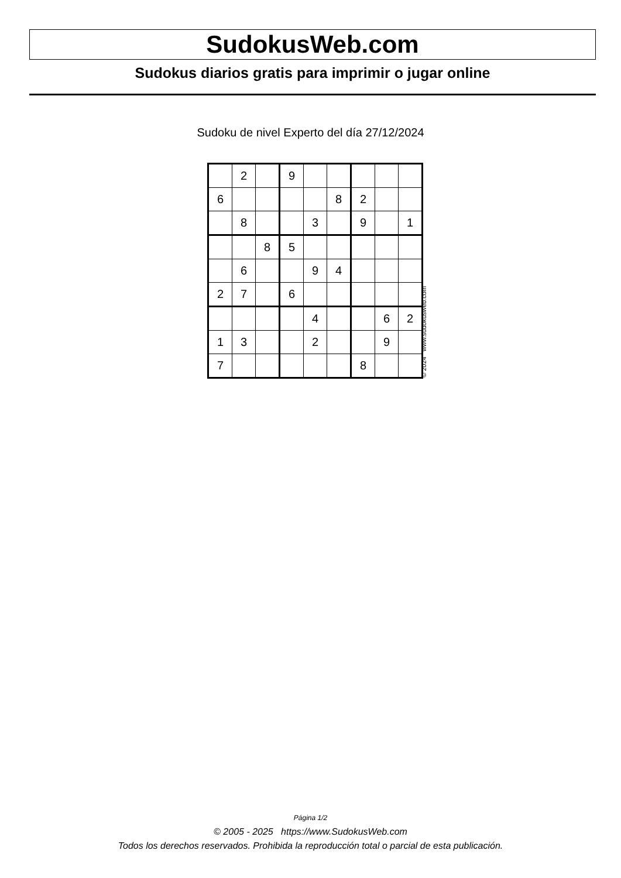SudokusWeb.com
Sudokus diarios gratis para imprimir o jugar online
Sudoku de nivel Experto del día 27/12/2024
| | 2 | | 9 | | | | | |
| 6 | | | | | 8 | 2 | | |
| | 8 | | | 3 | | 9 | | 1 |
| | | 8 | 5 | | | | | |
| | 6 | | | 9 | 4 | | | |
| 2 | 7 | | 6 | | | | | |
| | | | | 4 | | | 6 | 2 |
| 1 | 3 | | | 2 | | | 9 | |
| 7 | | | | | | 8 | | |
© 2024 www.sudokusweb.com
Página 1/2
© 2005 - 2025 https://www.SudokusWeb.com
Todos los derechos reservados. Prohibida la reproducción total o parcial de esta publicación.